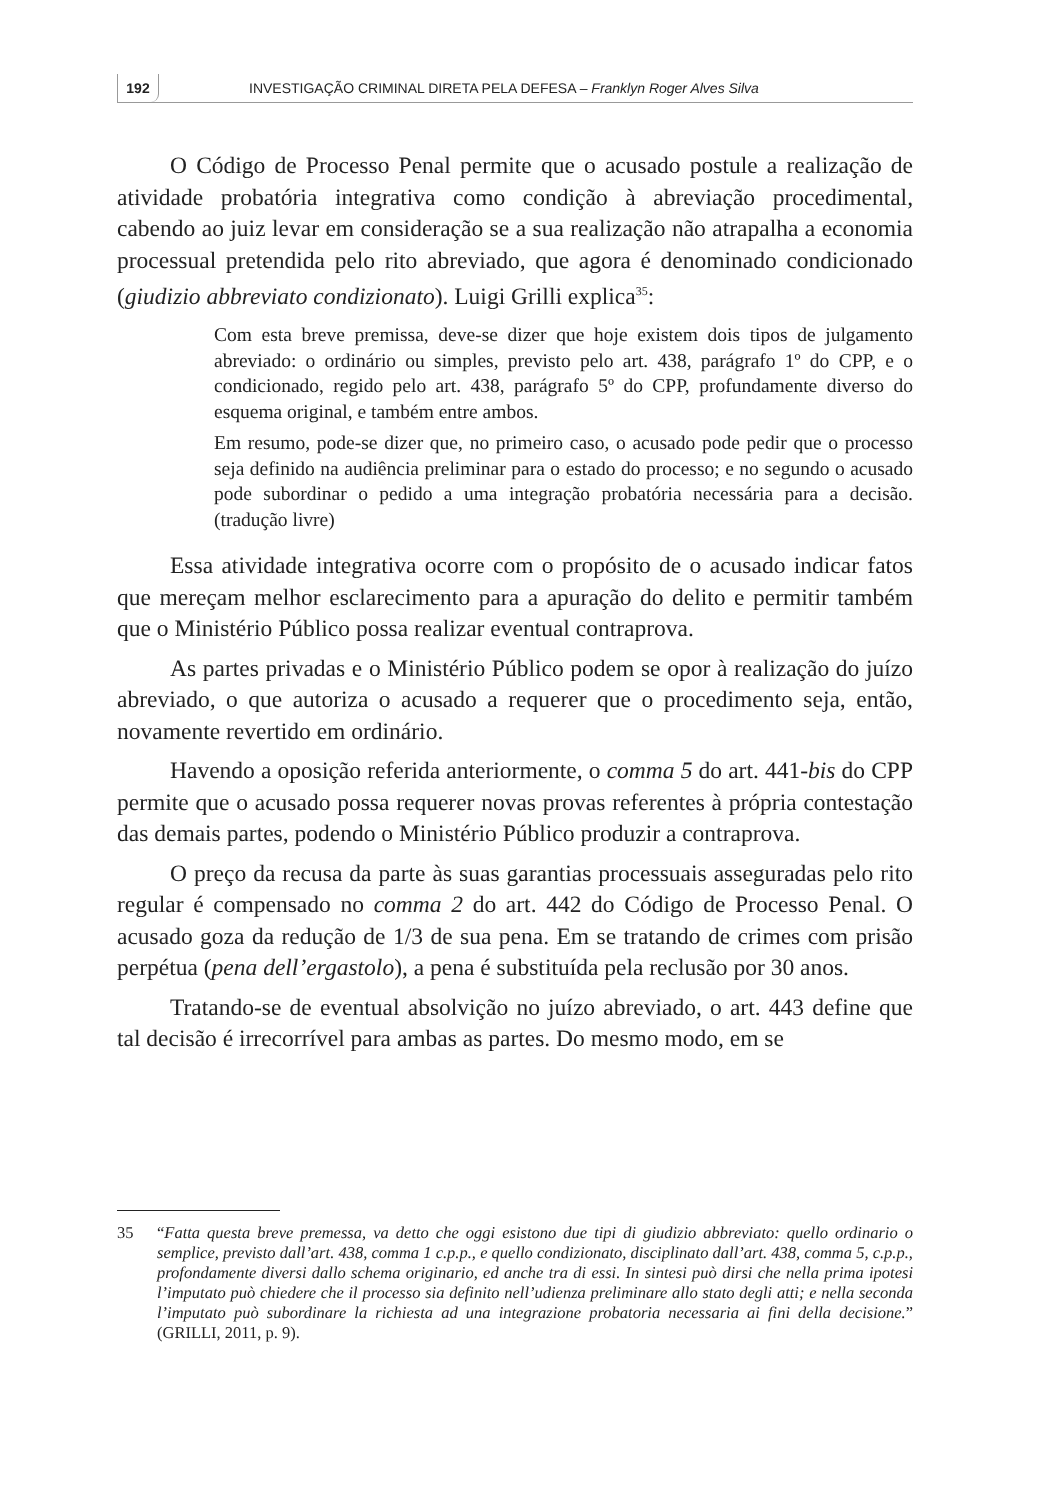192
INVESTIGAÇÃO CRIMINAL DIRETA PELA DEFESA – Franklyn Roger Alves Silva
O Código de Processo Penal permite que o acusado postule a realização de atividade probatória integrativa como condição à abreviação procedimental, cabendo ao juiz levar em consideração se a sua realização não atrapalha a economia processual pretendida pelo rito abreviado, que agora é denominado condicionado (giudizio abbreviato condizionato). Luigi Grilli explica<sup>35</sup>:
Com esta breve premissa, deve-se dizer que hoje existem dois tipos de julgamento abreviado: o ordinário ou simples, previsto pelo art. 438, parágrafo 1º do CPP, e o condicionado, regido pelo art. 438, parágrafo 5º do CPP, profundamente diverso do esquema original, e também entre ambos.
Em resumo, pode-se dizer que, no primeiro caso, o acusado pode pedir que o processo seja definido na audiência preliminar para o estado do processo; e no segundo o acusado pode subordinar o pedido a uma integração probatória necessária para a decisão. (tradução livre)
Essa atividade integrativa ocorre com o propósito de o acusado indicar fatos que mereçam melhor esclarecimento para a apuração do delito e permitir também que o Ministério Público possa realizar eventual contraprova.
As partes privadas e o Ministério Público podem se opor à realização do juízo abreviado, o que autoriza o acusado a requerer que o procedimento seja, então, novamente revertido em ordinário.
Havendo a oposição referida anteriormente, o comma 5 do art. 441-bis do CPP permite que o acusado possa requerer novas provas referentes à própria contestação das demais partes, podendo o Ministério Público produzir a contraprova.
O preço da recusa da parte às suas garantias processuais asseguradas pelo rito regular é compensado no comma 2 do art. 442 do Código de Processo Penal. O acusado goza da redução de 1/3 de sua pena. Em se tratando de crimes com prisão perpétua (pena dell’ergastolo), a pena é substituída pela reclusão por 30 anos.
Tratando-se de eventual absolvição no juízo abreviado, o art. 443 define que tal decisão é irrecorrível para ambas as partes. Do mesmo modo, em se
35 “Fatta questa breve premessa, va detto che oggi esistono due tipi di giudizio abbreviato: quello ordinario o semplice, previsto dall’art. 438, comma 1 c.p.p., e quello condizionato, disciplinato dall’art. 438, comma 5, c.p.p., profondamente diversi dallo schema originario, ed anche tra di essi. In sintesi può dirsi che nella prima ipotesi l’imputato può chiedere che il processo sia definito nell’udienza preliminare allo stato degli atti; e nella seconda l’imputato può subordinare la richiesta ad una integrazione probatoria necessaria ai fini della decisione.” (GRILLI, 2011, p. 9).